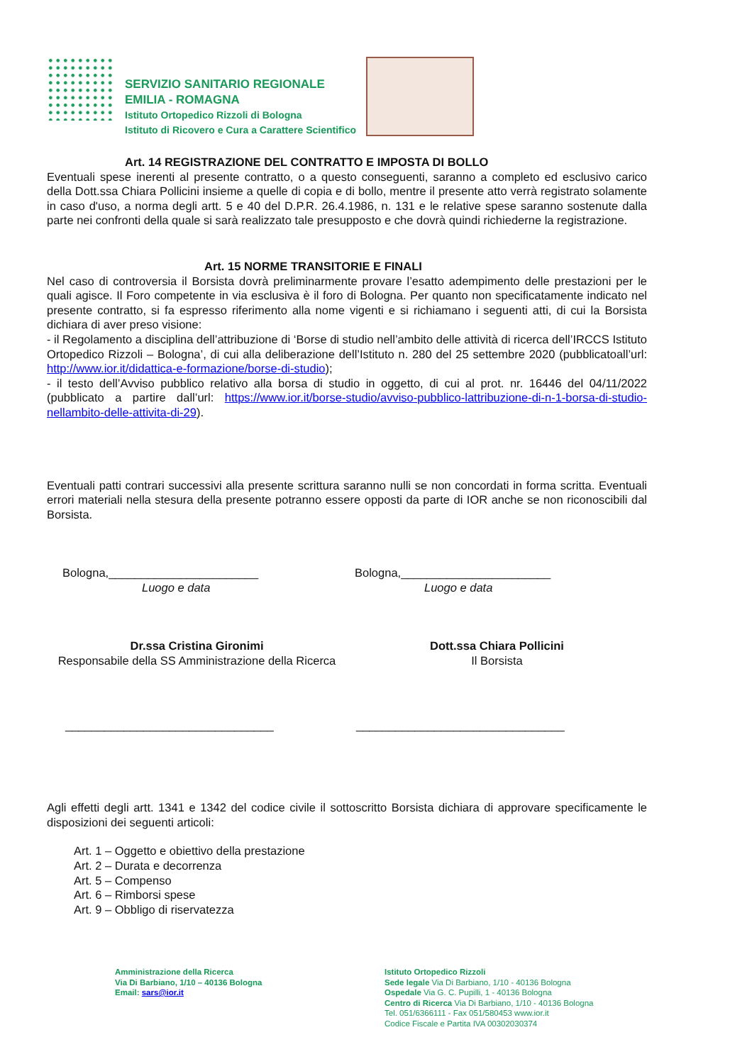SERVIZIO SANITARIO REGIONALE
EMILIA - ROMAGNA
Istituto Ortopedico Rizzoli di Bologna
Istituto di Ricovero e Cura a Carattere Scientifico
Art. 14 REGISTRAZIONE DEL CONTRATTO E IMPOSTA DI BOLLO
Eventuali spese inerenti al presente contratto, o a questo conseguenti, saranno a completo ed esclusivo carico della Dott.ssa Chiara Pollicini insieme a quelle di copia e di bollo, mentre il presente atto verrà registrato solamente in caso d'uso, a norma degli artt. 5 e 40 del D.P.R. 26.4.1986, n. 131 e le relative spese saranno sostenute dalla parte nei confronti della quale si sarà realizzato tale presupposto e che dovrà quindi richiederne la registrazione.
Art. 15 NORME TRANSITORIE E FINALI
Nel caso di controversia il Borsista dovrà preliminarmente provare l’esatto adempimento delle prestazioni per le quali agisce. Il Foro competente in via esclusiva è il foro di Bologna. Per quanto non specificatamente indicato nel presente contratto, si fa espresso riferimento alla nome vigenti e si richiamano i seguenti atti, di cui la Borsista dichiara di aver preso visione:
- il Regolamento a disciplina dell’attribuzione di ‘Borse di studio nell’ambito delle attività di ricerca dell’IRCCS Istituto Ortopedico Rizzoli – Bologna’, di cui alla deliberazione dell’Istituto n. 280 del 25 settembre 2020 (pubblicatoall’url: http://www.ior.it/didattica-e-formazione/borse-di-studio);
- il testo dell’Avviso pubblico relativo alla borsa di studio in oggetto, di cui al prot. nr. 16446 del 04/11/2022 (pubblicato a partire dall’url: https://www.ior.it/borse-studio/avviso-pubblico-lattribuzione-di-n-1-borsa-di-studio-nellambito-delle-attivita-di-29).
Eventuali patti contrari successivi alla presente scrittura saranno nulli se non concordati in forma scritta. Eventuali errori materiali nella stesura della presente potranno essere opposti da parte di IOR anche se non riconoscibili dal Borsista.
Bologna,_______________________
Luogo e data
Bologna,_______________________
Luogo e data
Dr.ssa Cristina Gironimi
Responsabile della SS Amministrazione della Ricerca
Dott.ssa Chiara Pollicini
Il Borsista
________________________________
________________________________
Agli effetti degli artt. 1341 e 1342 del codice civile il sottoscritto Borsista dichiara di approvare specificamente le disposizioni dei seguenti articoli:
Art. 1 – Oggetto e obiettivo della prestazione
Art. 2 – Durata e decorrenza
Art. 5 – Compenso
Art. 6 – Rimborsi spese
Art. 9 – Obbligo di riservatezza
Amministrazione della Ricerca
Via Di Barbiano, 1/10 – 40136 Bologna
Email: sars@ior.it
Istituto Ortopedico Rizzoli
Sede legale Via Di Barbiano, 1/10 - 40136 Bologna
Ospedale Via G. C. Pupilli, 1 - 40136 Bologna
Centro di Ricerca Via Di Barbiano, 1/10 - 40136 Bologna
Tel. 051/6366111 - Fax 051/580453 www.ior.it
Codice Fiscale e Partita IVA 00302030374